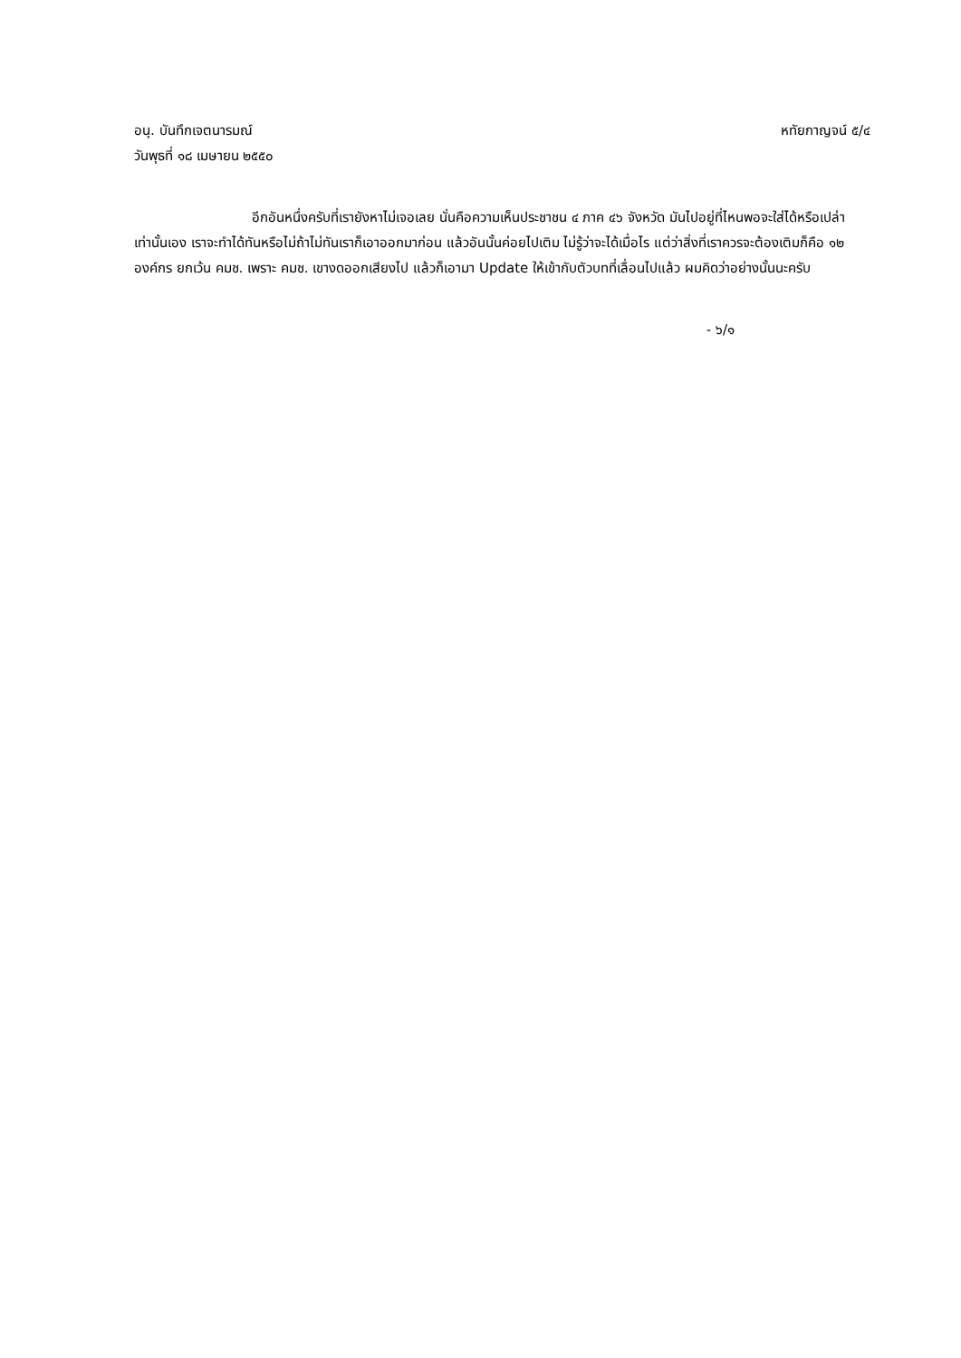อนุ. บันทึกเจตนารมณ์ หทัยกาญจน์ ๕/๔
วันพุธที่ ๑๘ เมษายน ๒๕๕๐
อีกอันหนึ่งครับที่เรายังหาไม่เจอเลย นั่นคือความเห็นประชาชน ๔ ภาค ๔๖ จังหวัด มันไปอยู่ที่ไหนพอจะใส่ได้หรือเปล่าเท่านั้นเอง เราจะทำได้ทันหรือไม่ถ้าไม่ทันเราก็เอาออกมาก่อน แล้วอันนั้นค่อยไปเติม ไม่รู้ว่าจะได้เมื่อไร แต่ว่าสิ่งที่เราควรจะต้องเติมก็คือ ๑๒ องค์กร ยกเว้น คมช. เพราะ คมช. เขางดออกเสียงไป แล้วก็เอามา Update ให้เข้ากับตัวบทที่เลื่อนไปแล้ว ผมคิดว่าอย่างนั้นนะครับ
- ๖/๑